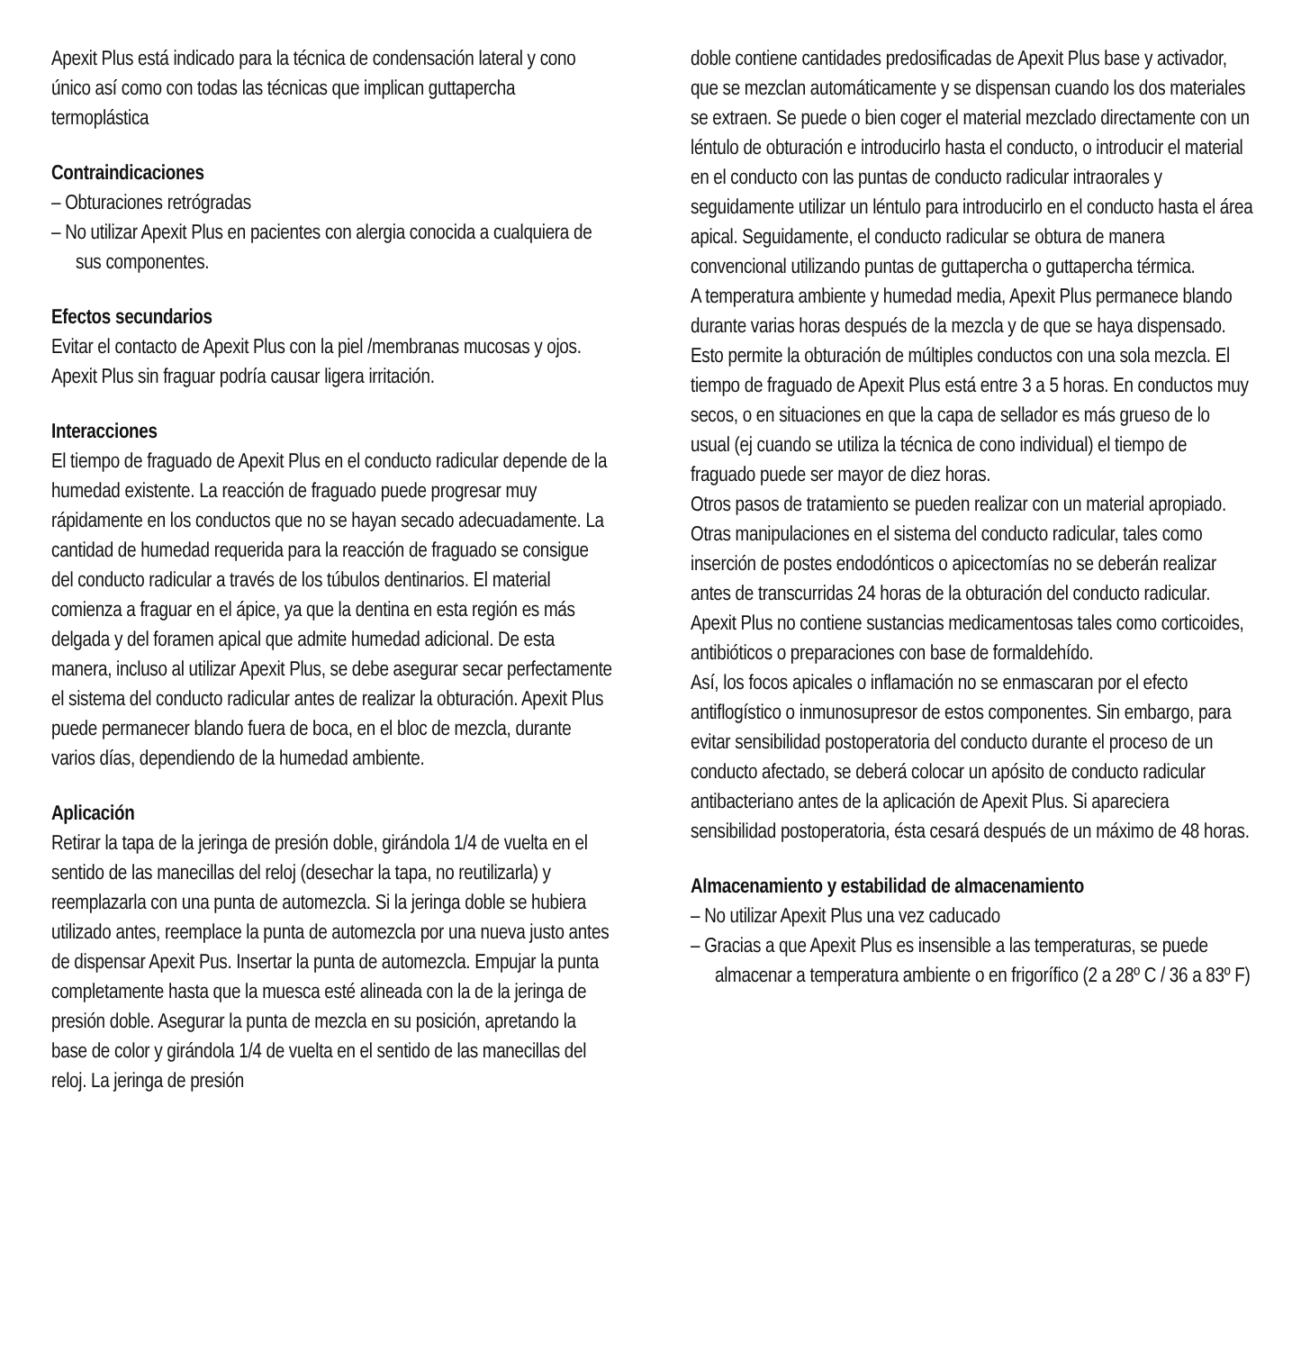Apexit Plus está indicado para la técnica de condensación lateral y cono único así como con todas las técnicas que implican guttapercha termoplástica
Contraindicaciones
– Obturaciones retrógradas
– No utilizar Apexit Plus en pacientes con alergia conocida a cualquiera de sus componentes.
Efectos secundarios
Evitar el contacto de Apexit Plus con la piel /membranas mucosas y ojos. Apexit Plus sin fraguar podría causar ligera irritación.
Interacciones
El tiempo de fraguado de Apexit Plus en el conducto radicular depende de la humedad existente. La reacción de fraguado puede progresar muy rápidamente en los conductos que no se hayan secado adecuadamente. La cantidad de humedad requerida para la reacción de fraguado se consigue del conducto radicular a través de los túbulos dentinarios. El material comienza a fraguar en el ápice, ya que la dentina en esta región es más delgada y del foramen apical que admite humedad adicional. De esta manera, incluso al utilizar Apexit Plus, se debe asegurar secar perfectamente el sistema del conducto radicular antes de realizar la obturación. Apexit Plus puede permanecer blando fuera de boca, en el bloc de mezcla, durante varios días, dependiendo de la humedad ambiente.
Aplicación
Retirar la tapa de la jeringa de presión doble, girándola 1/4 de vuelta en el sentido de las manecillas del reloj (desechar la tapa, no reutilizarla) y reemplazarla con una punta de automezcla. Si la jeringa doble se hubiera utilizado antes, reemplace la punta de automezcla por una nueva justo antes de dispensar Apexit Pus. Insertar la punta de automezcla. Empujar la punta completamente hasta que la muesca esté alineada con la de la jeringa de presión doble. Asegurar la punta de mezcla en su posición, apretando la base de color y girándola 1/4 de vuelta en el sentido de las manecillas del reloj. La jeringa de presión
doble contiene cantidades predosificadas de Apexit Plus base y activador, que se mezclan automáticamente y se dispensan cuando los dos materiales se extraen. Se puede o bien coger el material mezclado directamente con un léntulo de obturación e introducirlo hasta el conducto, o introducir el material en el conducto con las puntas de conducto radicular intraorales y seguidamente utilizar un léntulo para introducirlo en el conducto hasta el área apical. Seguidamente, el conducto radicular se obtura de manera convencional utilizando puntas de guttapercha o guttapercha térmica.
A temperatura ambiente y humedad media, Apexit Plus permanece blando durante varias horas después de la mezcla y de que se haya dispensado. Esto permite la obturación de múltiples conductos con una sola mezcla. El tiempo de fraguado de Apexit Plus está entre 3 a 5 horas. En conductos muy secos, o en situaciones en que la capa de sellador es más grueso de lo usual (ej cuando se utiliza la técnica de cono individual) el tiempo de fraguado puede ser mayor de diez horas.
Otros pasos de tratamiento se pueden realizar con un material apropiado. Otras manipulaciones en el sistema del conducto radicular, tales como inserción de postes endodónticos o apicectomías no se deberán realizar antes de transcurridas 24 horas de la obturación del conducto radicular.
Apexit Plus no contiene sustancias medicamentosas tales como corticoides, antibióticos o preparaciones con base de formaldehído.
Así, los focos apicales o inflamación no se enmascaran por el efecto antiflogístico o inmunosupresor de estos componentes. Sin embargo, para evitar sensibilidad postoperatoria del conducto durante el proceso de un conducto afectado, se deberá colocar un apósito de conducto radicular antibacteriano antes de la aplicación de Apexit Plus. Si apareciera sensibilidad postoperatoria, ésta cesará después de un máximo de 48 horas.
Almacenamiento y estabilidad de almacenamiento
– No utilizar Apexit Plus una vez caducado
– Gracias a que Apexit Plus es insensible a las temperaturas, se puede almacenar a temperatura ambiente o en frigorífico (2 a 28º C / 36 a 83º F)